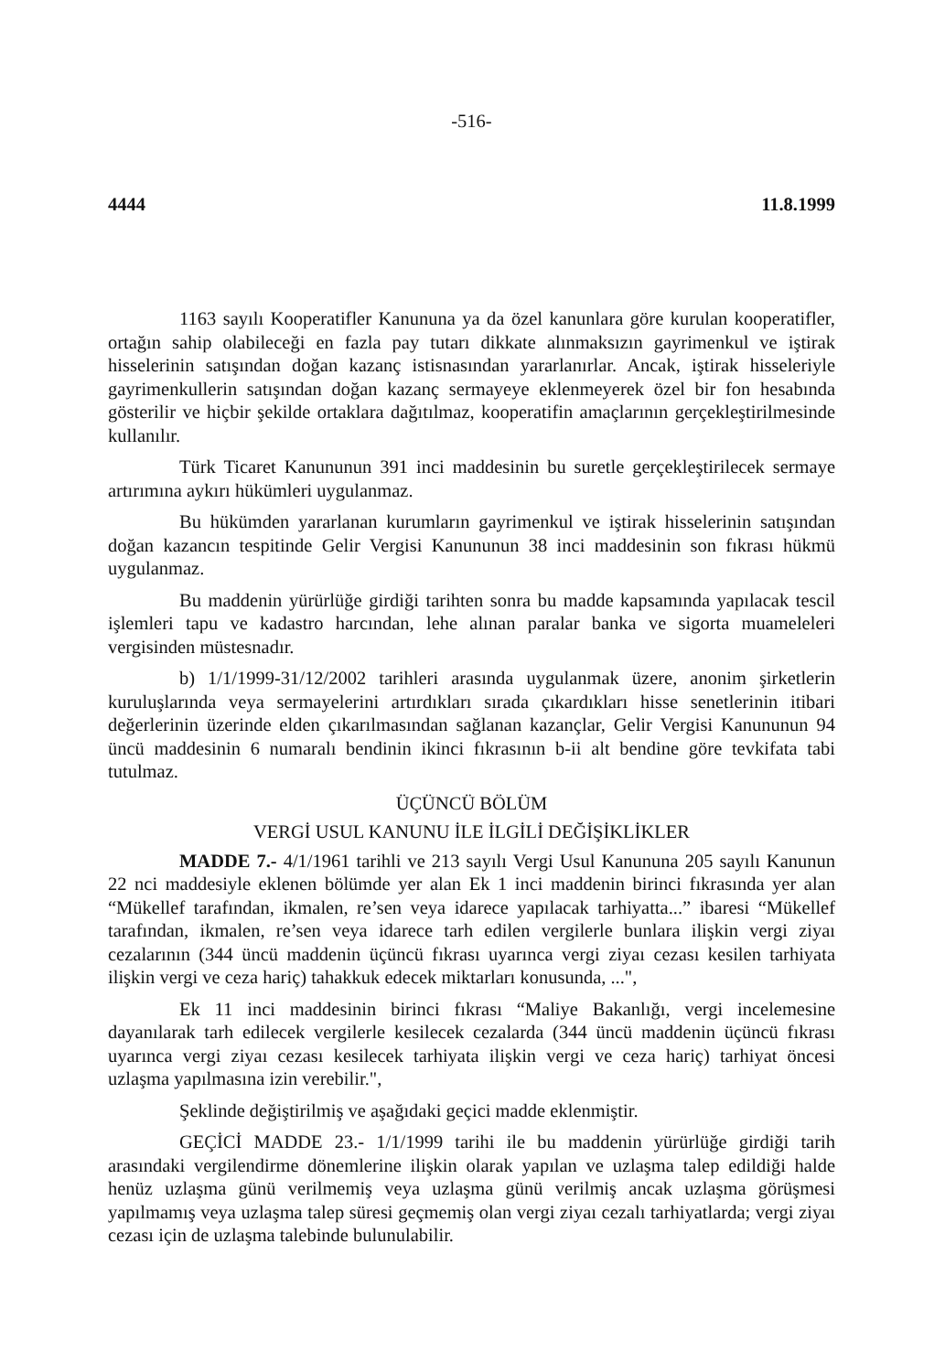-516-
4444 11.8.1999
1163 sayılı Kooperatifler Kanununa ya da özel kanunlara göre kurulan kooperatifler, ortağın sahip olabileceği en fazla pay tutarı dikkate alınmaksızın gayrimenkul ve iştirak hisselerinin satışından doğan kazanç istisnasından yararlanırlar. Ancak, iştirak hisseleriyle gayrimenkullerin satışından doğan kazanç sermayeye eklenmeyerek özel bir fon hesabında gösterilir ve hiçbir şekilde ortaklara dağıtılmaz, kooperatifin amaçlarının gerçekleştirilmesinde kullanılır.
Türk Ticaret Kanununun 391 inci maddesinin bu suretle gerçekleştirilecek sermaye artırımına aykırı hükümleri uygulanmaz.
Bu hükümden yararlanan kurumların gayrimenkul ve iştirak hisselerinin satışından doğan kazancın tespitinde Gelir Vergisi Kanununun 38 inci maddesinin son fıkrası hükmü uygulanmaz.
Bu maddenin yürürlüğe girdiği tarihten sonra bu madde kapsamında yapılacak tescil işlemleri tapu ve kadastro harcından, lehe alınan paralar banka ve sigorta muameleleri vergisinden müstesnadır.
b) 1/1/1999-31/12/2002 tarihleri arasında uygulanmak üzere, anonim şirketlerin kuruluşlarında veya sermayelerini artırdıkları sırada çıkardıkları hisse senetlerinin itibari değerlerinin üzerinde elden çıkarılmasından sağlanan kazançlar, Gelir Vergisi Kanununun 94 üncü maddesinin 6 numaralı bendinin ikinci fıkrasının b-ii alt bendine göre tevkifata tabi tutulmaz.
ÜÇÜNCÜ BÖLÜM
VERGİ USUL KANUNU İLE İLGİLİ DEĞİŞİKLİKLER
MADDE 7.- 4/1/1961 tarihli ve 213 sayılı Vergi Usul Kanununa 205 sayılı Kanunun 22 nci maddesiyle eklenen bölümde yer alan Ek 1 inci maddenin birinci fıkrasında yer alan “Mükellef tarafından, ikmalen, re’sen veya idarece yapılacak tarhiyatta...” ibaresi “Mükellef tarafından, ikmalen, re’sen veya idarece tarh edilen vergilerle bunlara ilişkin vergi ziyaı cezalarının (344 üncü maddenin üçüncü fıkrası uyarınca vergi ziyaı cezası kesilen tarhiyata ilişkin vergi ve ceza hariç) tahakkuk edecek miktarları konusunda, ...",
Ek 11 inci maddesinin birinci fıkrası “Maliye Bakanlığı, vergi incelemesine dayanılarak tarh edilecek vergilerle kesilecek cezalarda (344 üncü maddenin üçüncü fıkrası uyarınca vergi ziyaı cezası kesilecek tarhiyata ilişkin vergi ve ceza hariç) tarhiyat öncesi uzlaşma yapılmasına izin verebilir.",
Şeklinde değiştirilmiş ve aşağıdaki geçici madde eklenmiştir.
GEÇİCİ MADDE 23.- 1/1/1999 tarihi ile bu maddenin yürürlüğe girdiği tarih arasındaki vergilendirme dönemlerine ilişkin olarak yapılan ve uzlaşma talep edildiği halde henüz uzlaşma günü verilmemiş veya uzlaşma günü verilmiş ancak uzlaşma görüşmesi yapılmamış veya uzlaşma talep süresi geçmemiş olan vergi ziyaı cezalı tarhiyatlarda; vergi ziyaı cezası için de uzlaşma talebinde bulunulabilir.